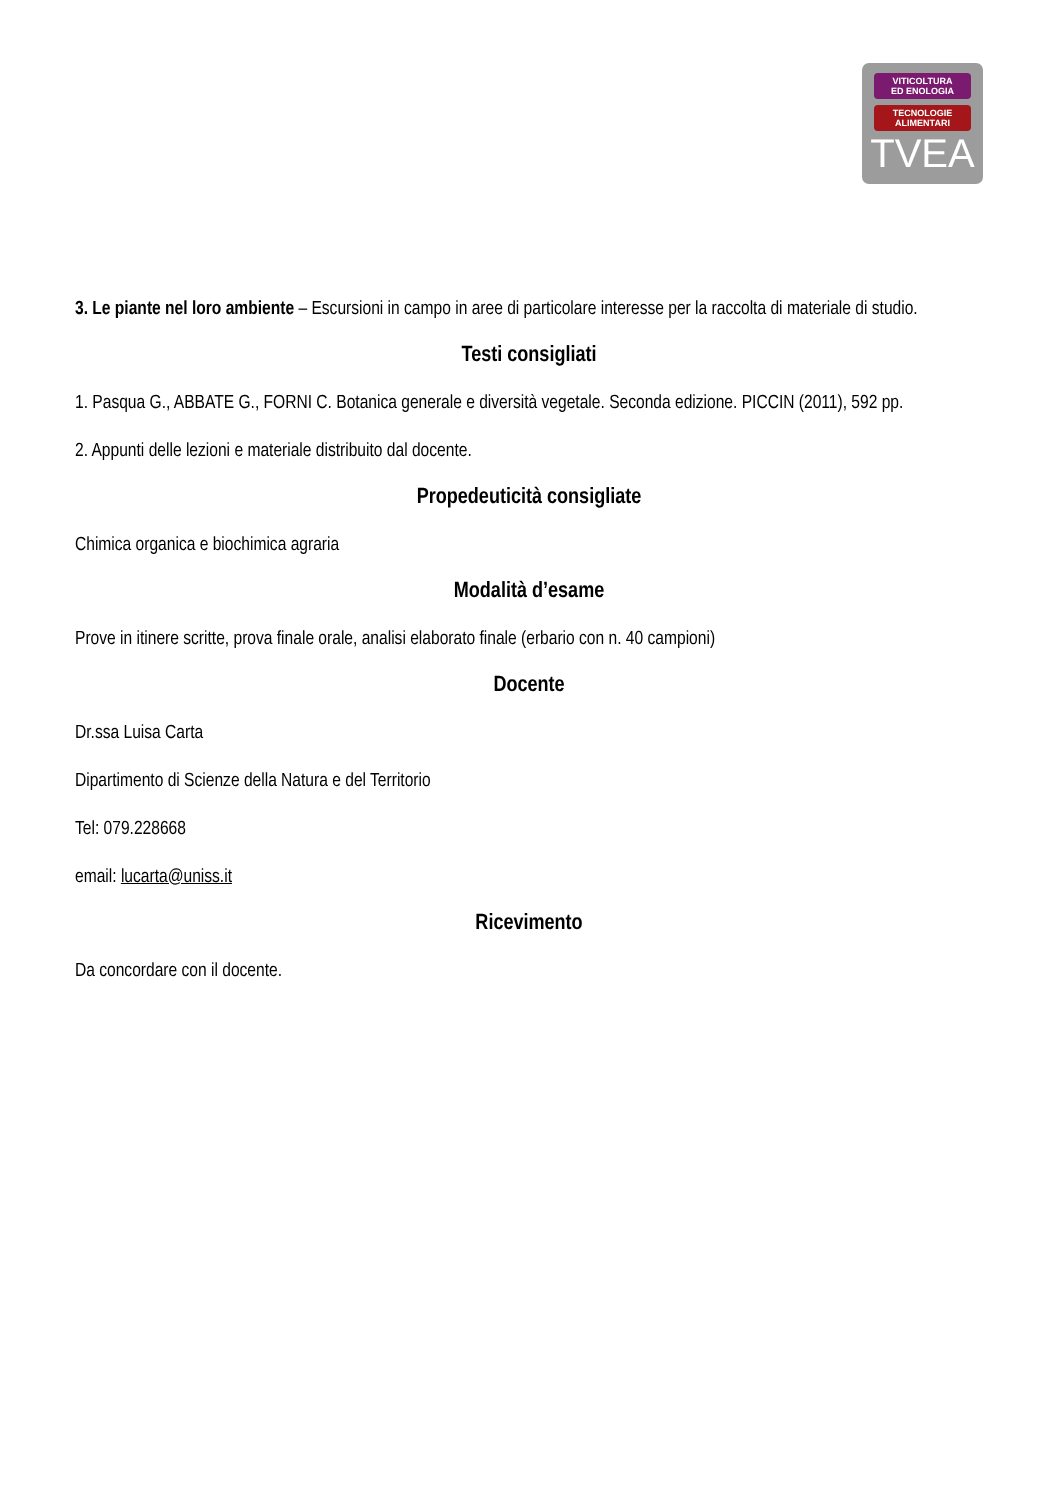VITICOLTURA
ED ENOLOGIA
TECNOLOGIE
ALIMENTARI
TVEA
3. Le piante nel loro ambiente – Escursioni in campo in aree di particolare interesse per la raccolta di materiale di studio.
Testi consigliati
1. Pasqua G., ABBATE G., FORNI C. Botanica generale e diversità vegetale. Seconda edizione. PICCIN (2011), 592 pp.
2. Appunti delle lezioni e materiale distribuito dal docente.
Propedeuticità consigliate
Chimica organica e biochimica agraria
Modalità d’esame
Prove in itinere scritte, prova finale orale, analisi elaborato finale (erbario con n. 40 campioni)
Docente
Dr.ssa Luisa Carta
Dipartimento di Scienze della Natura e del Territorio
Tel: 079.228668
email: lucarta@uniss.it
Ricevimento
Da concordare con il docente.